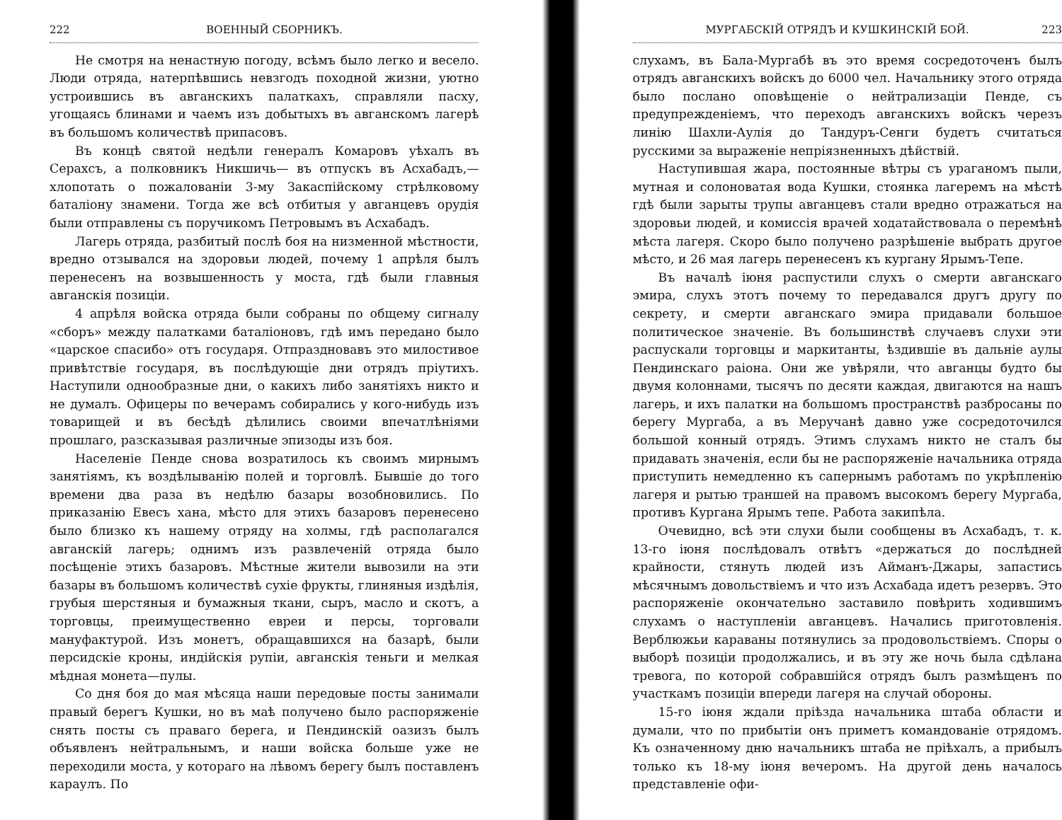222 ВОЕННЫЙ СБОРНИКЪ.
Не смотря на ненастную погоду, всѣмъ было легко и весело. Люди отряда, натерпѣвшись невзгодъ походной жизни, уютно устроившись въ авганскихъ палаткахъ, справляли пасху, угощаясь блинами и чаемъ изъ добытыхъ въ авганскомъ лагерѣ въ большомъ количествѣ припасовъ.
Въ концѣ святой недѣли генералъ Комаровъ уѣхалъ въ Серахсъ, а полковникъ Никшичь— въ отпускъ въ Асхабадъ,—хлопотать о пожалованіи 3-му Закаспійскому стрѣлковому баталіону знамени. Тогда же всѣ отбитыя у авганцевъ орудія были отправлены съ поручикомъ Петровымъ въ Асхабадъ.
Лагерь отряда, разбитый послѣ боя на низменной мѣстности, вредно отзывался на здоровьи людей, почему 1 апрѣля былъ перенесенъ на возвышенность у моста, гдѣ были главныя авганскія позиціи.
4 апрѣля войска отряда были собраны по общему сигналу «сборъ» между палатками баталіоновъ, гдѣ имъ передано было «царское спасибо» отъ государя. Отпраздновавъ это милостивое привѣтствіе государя, въ послѣдующіе дни отрядъ пріутихъ. Наступили однообразные дни, о какихъ либо занятіяхъ никто и не думалъ. Офицеры по вечерамъ собирались у кого-нибудь изъ товарищей и въ бесѣдѣ дѣлились своими впечатлѣніями прошлаго, разсказывая различные эпизоды изъ боя.
Населеніе Пенде снова возратилось къ своимъ мирнымъ занятіямъ, къ воздѣлыванію полей и торговлѣ. Бывшіе до того времени два раза въ недѣлю базары возобновились. По приказанію Евесъ хана, мѣсто для этихъ базаровъ перенесено было близко къ нашему отряду на холмы, гдѣ располагался авганскій лагерь; однимъ изъ развлеченій отряда было посѣщеніе этихъ базаровъ. Мѣстные жители вывозили на эти базары въ большомъ количествѣ сухіе фрукты, глиняныя издѣлія, грубыя шерстяныя и бумажныя ткани, сыръ, масло и скотъ, а торговцы, преимущественно евреи и персы, торговали мануфактурой. Изъ монетъ, обращавшихся на базарѣ, были персидскіе кроны, индійскія рупіи, авганскія теньги и мелкая мѣдная монета—пулы.
Со дня боя до мая мѣсяца наши передовые посты занимали правый берегъ Кушки, но въ маѣ получено было распоряженіе снять посты съ праваго берега, и Пендинскій оазизъ былъ объявленъ нейтральнымъ, и наши войска больше уже не переходили моста, у котораго на лѣвомъ берегу былъ поставленъ караулъ. По
МУРГАБСКІЙ ОТРЯДЪ И КУШКИНСКІЙ БОЙ. 223
слухамъ, въ Бала-Мургабѣ въ это время сосредоточенъ былъ отрядъ авганскихъ войскъ до 6000 чел. Начальнику этого отряда было послано оповѣщеніе о нейтрализаціи Пенде, съ предупрежденіемъ, что переходъ авганскихъ войскъ черезъ линію Шахли-Аулія до Тандуръ-Сенги будетъ считаться русскими за выраженіе непріязненныхъ дѣйствій.
Наступившая жара, постоянные вѣтры съ ураганомъ пыли, мутная и солоноватая вода Кушки, стоянка лагеремъ на мѣстѣ гдѣ были зарыты трупы авганцевъ стали вредно отражаться на здоровьи людей, и комиссія врачей ходатайствовала о перемѣнѣ мѣста лагеря. Скоро было получено разрѣшеніе выбрать другое мѣсто, и 26 мая лагерь перенесенъ къ кургану Ярымъ-Тепе.
Въ началѣ іюня распустили слухъ о смерти авганскаго эмира, слухъ этотъ почему то передавался другъ другу по секрету, и смерти авганскаго эмира придавали большое политическое значеніе. Въ большинствѣ случаевъ слухи эти распускали торговцы и маркитанты, ѣздившіе въ дальніе аулы Пендинскаго раіона. Они же увѣряли, что авганцы будто бы двумя колоннами, тысячъ по десяти каждая, двигаются на нашъ лагерь, и ихъ палатки на большомъ пространствѣ разбросаны по берегу Мургаба, а въ Меручанѣ давно уже сосредоточился большой конный отрядъ. Этимъ слухамъ никто не сталъ бы придавать значенія, если бы не распоряженіе начальника отряда приступить немедленно къ сапернымъ работамъ по укрѣпленію лагеря и рытью траншей на правомъ высокомъ берегу Мургаба, противъ Кургана Ярымъ тепе. Работа закипѣла.
Очевидно, всѣ эти слухи были сообщены въ Асхабадъ, т. к. 13-го іюня послѣдовалъ отвѣтъ «держаться до послѣдней крайности, стянуть людей изъ Айманъ-Джары, запастись мѣсячнымъ довольствіемъ и что изъ Асхабада идетъ резервъ. Это распоряженіе окончательно заставило повѣрить ходившимъ слухамъ о наступленіи авганцевъ. Начались приготовленія. Верблюжьи караваны потянулись за продовольствіемъ. Споры о выборѣ позиціи продолжались, и въ эту же ночь была сдѣлана тревога, по которой собравшійся отрядъ былъ размѣщенъ по участкамъ позиціи впереди лагеря на случай обороны.
15-го іюня ждали пріѣзда начальника штаба области и думали, что по прибытіи онъ приметъ командованіе отрядомъ. Къ означенному дню начальникъ штаба не пріѣхалъ, а прибылъ только къ 18-му іюня вечеромъ. На другой день началось представленіе офи-